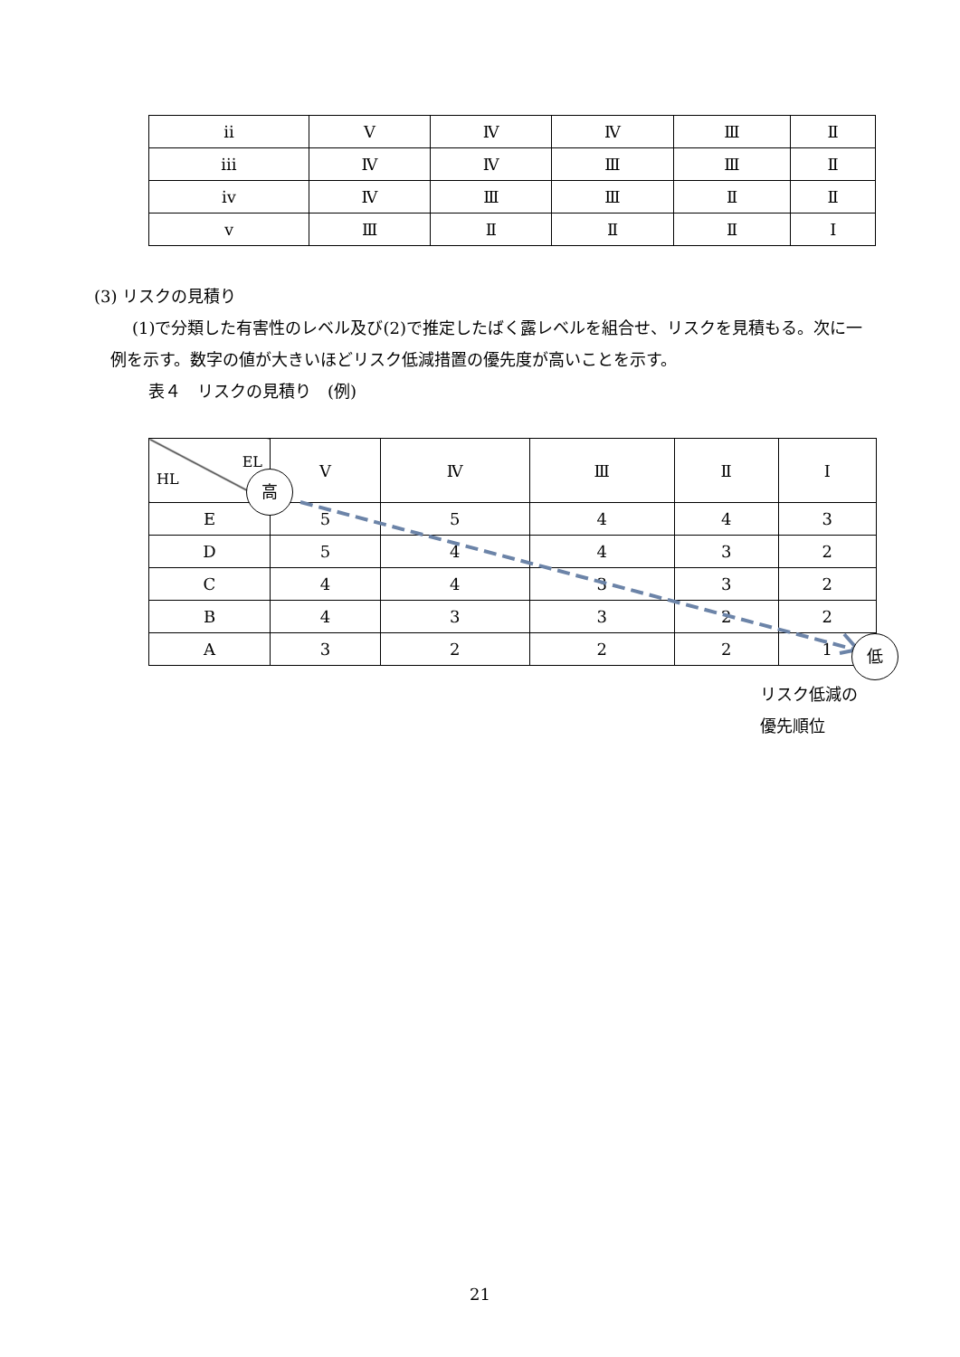| ⅱ | Ⅴ | Ⅳ | Ⅳ | Ⅲ | Ⅱ |
| ⅲ | Ⅳ | Ⅳ | Ⅲ | Ⅲ | Ⅱ |
| ⅳ | Ⅳ | Ⅲ | Ⅲ | Ⅱ | Ⅱ |
| ⅴ | Ⅲ | Ⅱ | Ⅱ | Ⅱ | Ⅰ |
(3) リスクの見積り
(1)で分類した有害性のレベル及び(2)で推定したばく露レベルを組合せ、リスクを見積もる。次に一例を示す。数字の値が大きいほどリスク低減措置の優先度が高いことを示す。
表４　リスクの見積り　(例)
| EL HL | Ⅴ | Ⅳ | Ⅲ | Ⅱ | Ⅰ |
| E | 5 | 5 | 4 | 4 | 3 |
| D | 5 | 4 | 4 | 3 | 2 |
| C | 4 | 4 | 3 | 3 | 2 |
| B | 4 | 3 | 3 | 2 | 2 |
| A | 3 | 2 | 2 | 2 | 1 |
高
低
リスク低減の
優先順位
21